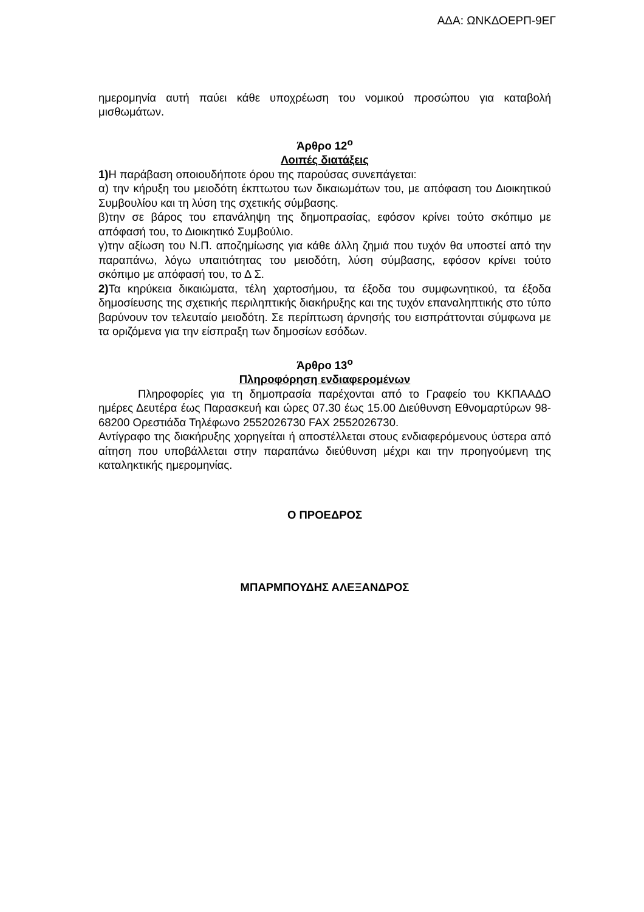ΑΔΑ: ΩΝΚΔΟΕΡΠ-9ΕΓ
ημερομηνία αυτή παύει κάθε υποχρέωση του νομικού προσώπου για καταβολή μισθωμάτων.
Άρθρο 12<sup>ο</sup>
Λοιπές διατάξεις
1) Η παράβαση οποιουδήποτε όρου της παρούσας συνεπάγεται:
α) την κήρυξη του μειοδότη έκπτωτου των δικαιωμάτων του, με απόφαση του Διοικητικού Συμβουλίου και τη λύση της σχετικής σύμβασης.
β)την σε βάρος του επανάληψη της δημοπρασίας, εφόσον κρίνει τούτο σκόπιμο με απόφασή του, το Διοικητικό Συμβούλιο.
γ)την αξίωση του Ν.Π. αποζημίωσης για κάθε άλλη ζημιά που τυχόν θα υποστεί από την παραπάνω, λόγω υπαιτιότητας του μειοδότη, λύση σύμβασης, εφόσον κρίνει τούτο σκόπιμο με απόφασή του, το Δ Σ.
2) Τα κηρύκεια δικαιώματα, τέλη χαρτοσήμου, τα έξοδα του συμφωνητικού, τα έξοδα δημοσίευσης της σχετικής περιληπτικής διακήρυξης και της τυχόν επαναληπτικής στο τύπο βαρύνουν τον τελευταίο μειοδότη. Σε περίπτωση άρνησής του εισπράττονται σύμφωνα με τα οριζόμενα για την είσπραξη των δημοσίων εσόδων.
Άρθρο 13<sup>ο</sup>
Πληροφόρηση ενδιαφερομένων
Πληροφορίες για τη δημοπρασία παρέχονται από το Γραφείο του ΚΚΠΑΑΔΟ ημέρες Δευτέρα έως Παρασκευή και ώρες 07.30 έως 15.00 Διεύθυνση Εθνομαρτύρων 98-68200 Ορεστιάδα Τηλέφωνο 2552026730 FAX 2552026730.
Αντίγραφο της διακήρυξης χορηγείται ή αποστέλλεται στους ενδιαφερόμενους ύστερα από αίτηση που υποβάλλεται στην παραπάνω διεύθυνση μέχρι και την προηγούμενη της καταληκτικής ημερομηνίας.
Ο ΠΡΟΕΔΡΟΣ
ΜΠΑΡΜΠΟΥΔΗΣ ΑΛΕΞΑΝΔΡΟΣ